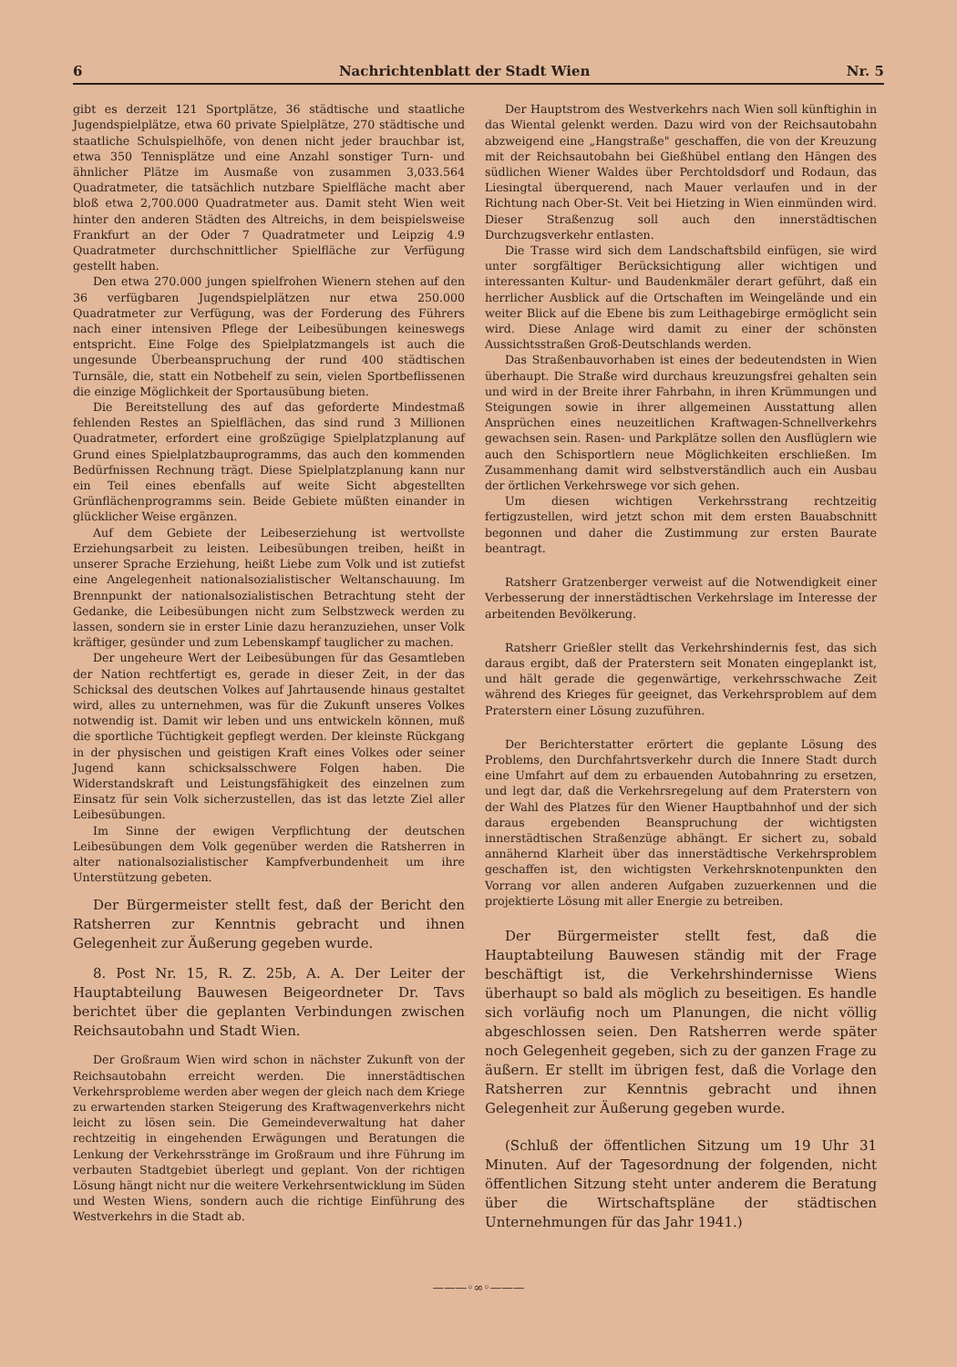6 Nachrichtenblatt der Stadt Wien Nr. 5
gibt es derzeit 121 Sportplätze, 36 städtische und staatliche Jugendspielplätze, etwa 60 private Spielplätze, 270 städtische und staatliche Schulspielhöfe, von denen nicht jeder brauchbar ist, etwa 350 Tennisplätze und eine Anzahl sonstiger Turn- und ähnlicher Plätze im Ausmaße von zusammen 3,033.564 Quadratmeter, die tatsächlich nutzbare Spielfläche macht aber bloß etwa 2,700.000 Quadratmeter aus. Damit steht Wien weit hinter den anderen Städten des Altreichs, in dem beispielsweise Frankfurt an der Oder 7 Quadratmeter und Leipzig 4.9 Quadratmeter durchschnittlicher Spielfläche zur Verfügung gestellt haben.
Den etwa 270.000 jungen spielfrohen Wienern stehen auf den 36 verfügbaren Jugendspielplätzen nur etwa 250.000 Quadratmeter zur Verfügung, was der Forderung des Führers nach einer intensiven Pflege der Leibesübungen keineswegs entspricht. Eine Folge des Spielplatzmangels ist auch die ungesunde Überbeanspruchung der rund 400 städtischen Turnsäle, die, statt ein Notbehelf zu sein, vielen Sportbeflissenen die einzige Möglichkeit der Sportausübung bieten.
Die Bereitstellung des auf das geforderte Mindestmaß fehlenden Restes an Spielflächen, das sind rund 3 Millionen Quadratmeter, erfordert eine großzügige Spielplatzplanung auf Grund eines Spielplatzbauprogramms, das auch den kommenden Bedürfnissen Rechnung trägt. Diese Spielplatzplanung kann nur ein Teil eines ebenfalls auf weite Sicht abgestellten Grünflächenprogramms sein. Beide Gebiete müßten einander in glücklicher Weise ergänzen.
Auf dem Gebiete der Leibeserziehung ist wertvollste Erziehungsarbeit zu leisten. Leibesübungen treiben, heißt in unserer Sprache Erziehung, heißt Liebe zum Volk und ist zutiefst eine Angelegenheit nationalsozialistischer Weltanschauung. Im Brennpunkt der nationalsozialistischen Betrachtung steht der Gedanke, die Leibesübungen nicht zum Selbstzweck werden zu lassen, sondern sie in erster Linie dazu heranzuziehen, unser Volk kräftiger, gesünder und zum Lebenskampf tauglicher zu machen.
Der ungeheure Wert der Leibesübungen für das Gesamtleben der Nation rechtfertigt es, gerade in dieser Zeit, in der das Schicksal des deutschen Volkes auf Jahrtausende hinaus gestaltet wird, alles zu unternehmen, was für die Zukunft unseres Volkes notwendig ist. Damit wir leben und uns entwickeln können, muß die sportliche Tüchtigkeit gepflegt werden. Der kleinste Rückgang in der physischen und geistigen Kraft eines Volkes oder seiner Jugend kann schicksalsschwere Folgen haben. Die Widerstandskraft und Leistungsfähigkeit des einzelnen zum Einsatz für sein Volk sicherzustellen, das ist das letzte Ziel aller Leibesübungen.
Im Sinne der ewigen Verpflichtung der deutschen Leibesübungen dem Volk gegenüber werden die Ratsherren in alter nationalsozialistischer Kampfverbundenheit um ihre Unterstützung gebeten.
Der Bürgermeister stellt fest, daß der Bericht den Ratsherren zur Kenntnis gebracht und ihnen Gelegenheit zur Äußerung gegeben wurde.
8. Post Nr. 15, R. Z. 25b, A. A. Der Leiter der Hauptabteilung Bauwesen Beigeordneter Dr. Tavs berichtet über die geplanten Verbindungen zwischen Reichsautobahn und Stadt Wien.
Der Großraum Wien wird schon in nächster Zukunft von der Reichsautobahn erreicht werden. Die innerstädtischen Verkehrsprobleme werden aber wegen der gleich nach dem Kriege zu erwartenden starken Steigerung des Kraftwagenverkehrs nicht leicht zu lösen sein. Die Gemeindeverwaltung hat daher rechtzeitig in eingehenden Erwägungen und Beratungen die Lenkung der Verkehrsstränge im Großraum und ihre Führung im verbauten Stadtgebiet überlegt und geplant. Von der richtigen Lösung hängt nicht nur die weitere Verkehrsentwicklung im Süden und Westen Wiens, sondern auch die richtige Einführung des Westverkehrs in die Stadt ab.
Der Hauptstrom des Westverkehrs nach Wien soll künftighin in das Wiental gelenkt werden. Dazu wird von der Reichsautobahn abzweigend eine „Hangstraße" geschaffen, die von der Kreuzung mit der Reichsautobahn bei Gießhübel entlang den Hängen des südlichen Wiener Waldes über Perchtoldsdorf und Rodaun, das Liesingtal überquerend, nach Mauer verlaufen und in der Richtung nach Ober-St. Veit bei Hietzing in Wien einmünden wird. Dieser Straßenzug soll auch den innerstädtischen Durchzugsverkehr entlasten.
Die Trasse wird sich dem Landschaftsbild einfügen, sie wird unter sorgfältiger Berücksichtigung aller wichtigen und interessanten Kultur- und Baudenkmäler derart geführt, daß ein herrlicher Ausblick auf die Ortschaften im Weingelände und ein weiter Blick auf die Ebene bis zum Leithagebirge ermöglicht sein wird. Diese Anlage wird damit zu einer der schönsten Aussichtsstraßen Groß-Deutschlands werden.
Das Straßenbauvorhaben ist eines der bedeutendsten in Wien überhaupt. Die Straße wird durchaus kreuzungsfrei gehalten sein und wird in der Breite ihrer Fahrbahn, in ihren Krümmungen und Steigungen sowie in ihrer allgemeinen Ausstattung allen Ansprüchen eines neuzeitlichen Kraftwagen-Schnellverkehrs gewachsen sein. Rasen- und Parkplätze sollen den Ausflüglern wie auch den Schisportlern neue Möglichkeiten erschließen. Im Zusammenhang damit wird selbstverständlich auch ein Ausbau der örtlichen Verkehrswege vor sich gehen.
Um diesen wichtigen Verkehrsstrang rechtzeitig fertigzustellen, wird jetzt schon mit dem ersten Bauabschnitt begonnen und daher die Zustimmung zur ersten Baurate beantragt.
Ratsherr Gratzenberger verweist auf die Notwendigkeit einer Verbesserung der innerstädtischen Verkehrslage im Interesse der arbeitenden Bevölkerung.
Ratsherr Grießler stellt das Verkehrshindernis fest, das sich daraus ergibt, daß der Praterstern seit Monaten eingeplankt ist, und hält gerade die gegenwärtige, verkehrsschwache Zeit während des Krieges für geeignet, das Verkehrsproblem auf dem Praterstern einer Lösung zuzuführen.
Der Berichterstatter erörtert die geplante Lösung des Problems, den Durchfahrtsverkehr durch die Innere Stadt durch eine Umfahrt auf dem zu erbauenden Autobahnring zu ersetzen, und legt dar, daß die Verkehrsregelung auf dem Praterstern von der Wahl des Platzes für den Wiener Hauptbahnhof und der sich daraus ergebenden Beanspruchung der wichtigsten innerstädtischen Straßenzüge abhängt. Er sichert zu, sobald annähernd Klarheit über das innerstädtische Verkehrsproblem geschaffen ist, den wichtigsten Verkehrsknotenpunkten den Vorrang vor allen anderen Aufgaben zuzuerkennen und die projektierte Lösung mit aller Energie zu betreiben.
Der Bürgermeister stellt fest, daß die Hauptabteilung Bauwesen ständig mit der Frage beschäftigt ist, die Verkehrshindernisse Wiens überhaupt so bald als möglich zu beseitigen. Es handle sich vorläufig noch um Planungen, die nicht völlig abgeschlossen seien. Den Ratsherren werde später noch Gelegenheit gegeben, sich zu der ganzen Frage zu äußern. Er stellt im übrigen fest, daß die Vorlage den Ratsherren zur Kenntnis gebracht und ihnen Gelegenheit zur Äußerung gegeben wurde.
(Schluß der öffentlichen Sitzung um 19 Uhr 31 Minuten. Auf der Tagesordnung der folgenden, nicht öffentlichen Sitzung steht unter anderem die Beratung über die Wirtschaftspläne der städtischen Unternehmungen für das Jahr 1941.)
———◦∞◦———